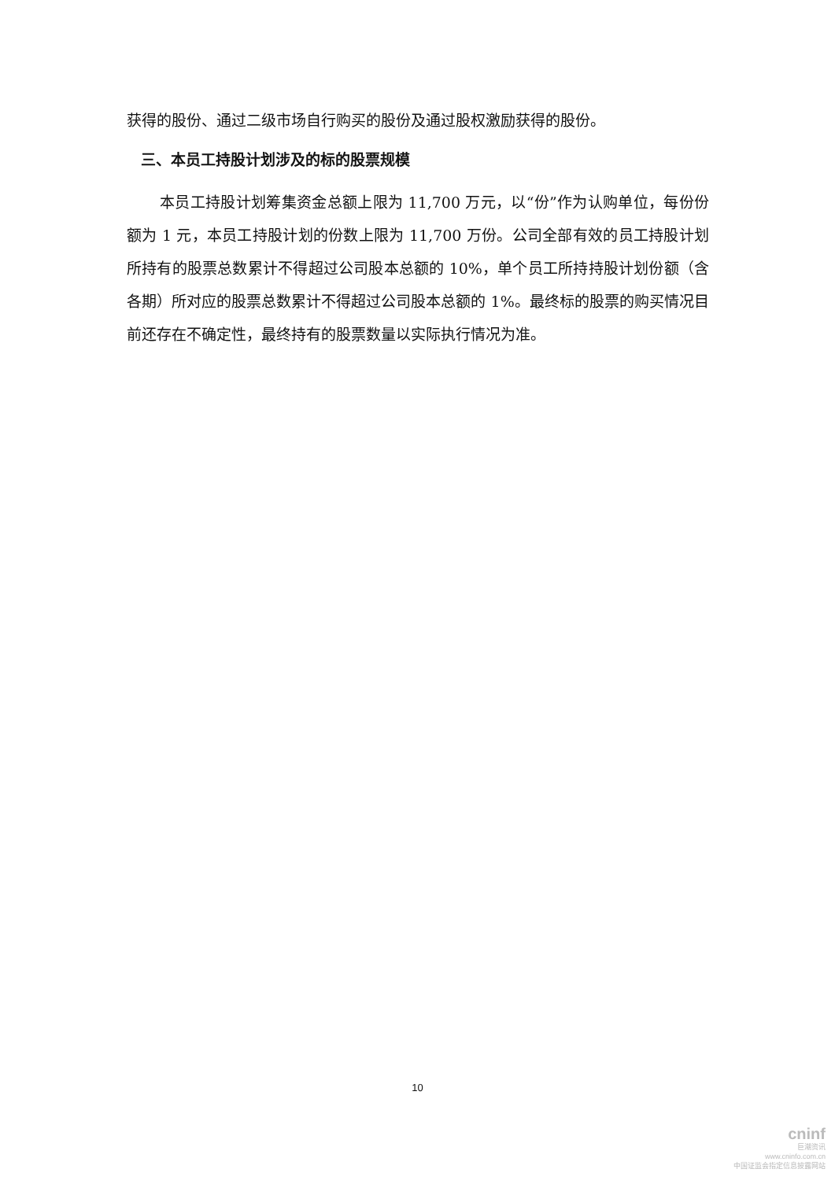获得的股份、通过二级市场自行购买的股份及通过股权激励获得的股份。
三、本员工持股计划涉及的标的股票规模
本员工持股计划筹集资金总额上限为 11,700 万元，以“份”作为认购单位，每份份额为 1 元，本员工持股计划的份数上限为 11,700 万份。公司全部有效的员工持股计划所持有的股票总数累计不得超过公司股本总额的 10%，单个员工所持持股计划份额（含各期）所对应的股票总数累计不得超过公司股本总额的 1%。最终标的股票的购买情况目前还存在不确定性，最终持有的股票数量以实际执行情况为准。
10
cninf
巨潮资讯
www.cninfo.com.cn
中国证监会指定信息披露网站